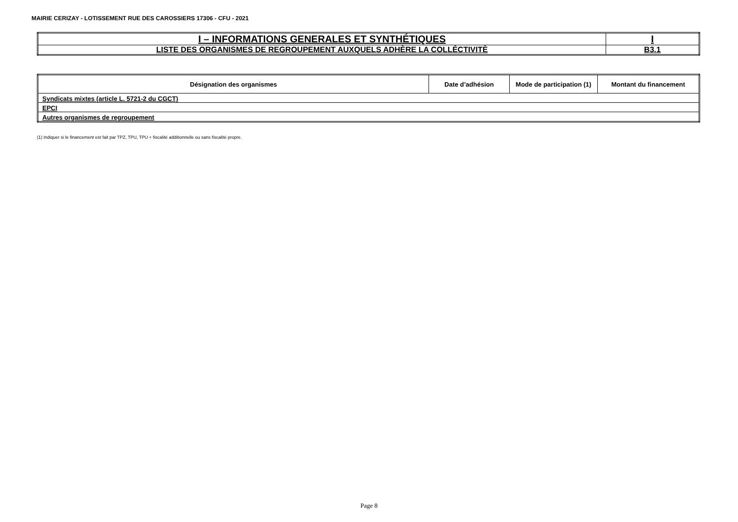MAIRIE CERIZAY - LOTISSEMENT RUE DES CAROSSIERS 17306 - CFU - 2021
| I – INFORMATIONS GENERALES ET SYNTHÉTIQUES | I |
| LISTE DES ORGANISMES DE REGROUPEMENT AUXQUELS ADHÈRE LA COLLÉCTIVITÈ | B3.1 |
| Désignation des organismes | Date d’adhésion | Mode de participation (1) | Montant du financement |
| --- | --- | --- | --- |
| Syndicats mixtes (article L. 5721-2 du CGCT) | | | |
| EPCI | | | |
| Autres organismes de regroupement | | | |
(1) Indiquer si le financement est fait par TPZ, TPU, TPU + fiscalité additionnelle ou sans fiscalité propre.
Page 8